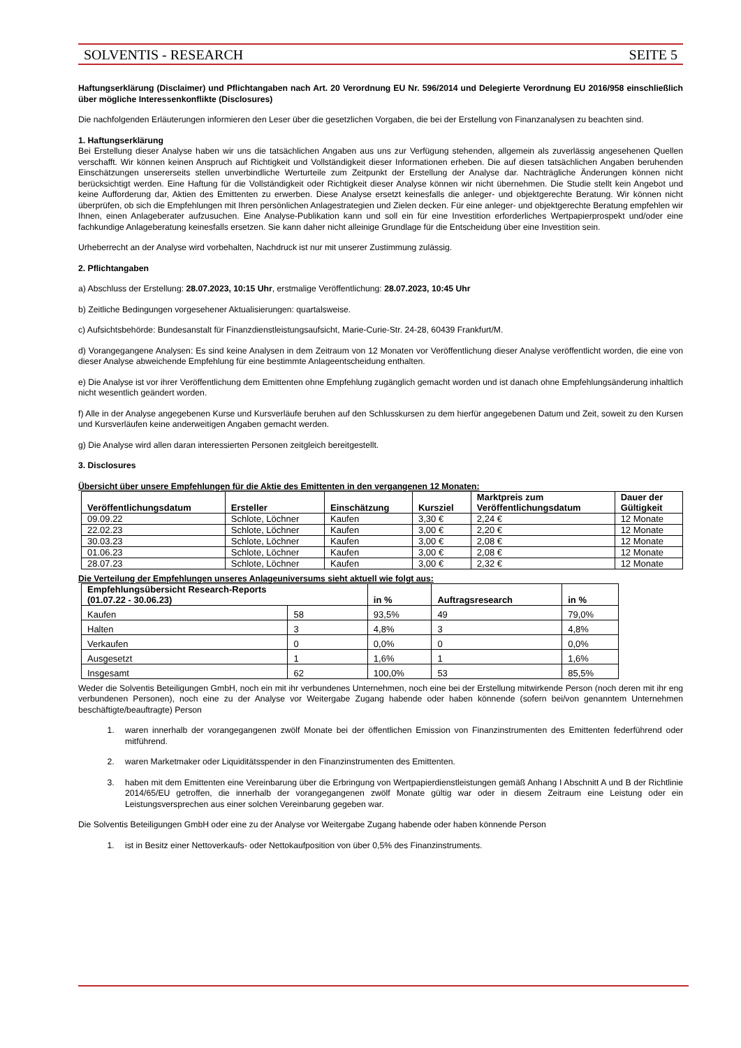SOLVENTIS - RESEARCH SEITE 5
Haftungserklärung (Disclaimer) und Pflichtangaben nach Art. 20 Verordnung EU Nr. 596/2014 und Delegierte Verordnung EU 2016/958 einschließlich über mögliche Interessenkonflikte (Disclosures)
Die nachfolgenden Erläuterungen informieren den Leser über die gesetzlichen Vorgaben, die bei der Erstellung von Finanzanalysen zu beachten sind.
1. Haftungserklärung
Bei Erstellung dieser Analyse haben wir uns die tatsächlichen Angaben aus uns zur Verfügung stehenden, allgemein als zuverlässig angesehenen Quellen verschafft. Wir können keinen Anspruch auf Richtigkeit und Vollständigkeit dieser Informationen erheben. Die auf diesen tatsächlichen Angaben beruhenden Einschätzungen unsererseits stellen unverbindliche Werturteile zum Zeitpunkt der Erstellung der Analyse dar. Nachträgliche Änderungen können nicht berücksichtigt werden. Eine Haftung für die Vollständigkeit oder Richtigkeit dieser Analyse können wir nicht übernehmen. Die Studie stellt kein Angebot und keine Aufforderung dar, Aktien des Emittenten zu erwerben. Diese Analyse ersetzt keinesfalls die anleger- und objektgerechte Beratung. Wir können nicht überprüfen, ob sich die Empfehlungen mit Ihren persönlichen Anlagestrategien und Zielen decken. Für eine anleger- und objektgerechte Beratung empfehlen wir Ihnen, einen Anlageberater aufzusuchen. Eine Analyse-Publikation kann und soll ein für eine Investition erforderliches Wertpapierprospekt und/oder eine fachkundige Anlageberatung keinesfalls ersetzen. Sie kann daher nicht alleinige Grundlage für die Entscheidung über eine Investition sein.
Urheberrecht an der Analyse wird vorbehalten, Nachdruck ist nur mit unserer Zustimmung zulässig.
2. Pflichtangaben
a) Abschluss der Erstellung: 28.07.2023, 10:15 Uhr, erstmalige Veröffentlichung: 28.07.2023, 10:45 Uhr
b) Zeitliche Bedingungen vorgesehener Aktualisierungen: quartalsweise.
c) Aufsichtsbehörde: Bundesanstalt für Finanzdienstleistungsaufsicht, Marie-Curie-Str. 24-28, 60439 Frankfurt/M.
d) Vorangegangene Analysen: Es sind keine Analysen in dem Zeitraum von 12 Monaten vor Veröffentlichung dieser Analyse veröffentlicht worden, die eine von dieser Analyse abweichende Empfehlung für eine bestimmte Anlageentscheidung enthalten.
e) Die Analyse ist vor ihrer Veröffentlichung dem Emittenten ohne Empfehlung zugänglich gemacht worden und ist danach ohne Empfehlungsänderung inhaltlich nicht wesentlich geändert worden.
f) Alle in der Analyse angegebenen Kurse und Kursverläufe beruhen auf den Schlusskursen zu dem hierfür angegebenen Datum und Zeit, soweit zu den Kursen und Kursverläufen keine anderweitigen Angaben gemacht werden.
g) Die Analyse wird allen daran interessierten Personen zeitgleich bereitgestellt.
3. Disclosures
Übersicht über unsere Empfehlungen für die Aktie des Emittenten in den vergangenen 12 Monaten:
| Veröffentlichungsdatum | Ersteller | Einschätzung | Kursziel | Marktpreis zum Veröffentlichungsdatum | Dauer der Gültigkeit |
| --- | --- | --- | --- | --- | --- |
| 09.09.22 | Schlote, Löchner | Kaufen | 3,30 € | 2,24 € | 12 Monate |
| 22.02.23 | Schlote, Löchner | Kaufen | 3,00 € | 2,20 € | 12 Monate |
| 30.03.23 | Schlote, Löchner | Kaufen | 3,00 € | 2,08 € | 12 Monate |
| 01.06.23 | Schlote, Löchner | Kaufen | 3,00 € | 2,08 € | 12 Monate |
| 28.07.23 | Schlote, Löchner | Kaufen | 3,00 € | 2,32 € | 12 Monate |
Die Verteilung der Empfehlungen unseres Anlageuniversums sieht aktuell wie folgt aus:
| Empfehlungsübersicht Research-Reports (01.07.22 - 30.06.23) | | in % | Auftragsresearch | in % |
| --- | --- | --- | --- | --- |
| Kaufen | 58 | 93,5% | 49 | 79,0% |
| Halten | 3 | 4,8% | 3 | 4,8% |
| Verkaufen | 0 | 0,0% | 0 | 0,0% |
| Ausgesetzt | 1 | 1,6% | 1 | 1,6% |
| Insgesamt | 62 | 100,0% | 53 | 85,5% |
Weder die Solventis Beteiligungen GmbH, noch ein mit ihr verbundenes Unternehmen, noch eine bei der Erstellung mitwirkende Person (noch deren mit ihr eng verbundenen Personen), noch eine zu der Analyse vor Weitergabe Zugang habende oder haben könnende (sofern bei/von genanntem Unternehmen beschäftigte/beauftragte) Person
1. waren innerhalb der vorangegangenen zwölf Monate bei der öffentlichen Emission von Finanzinstrumenten des Emittenten federführend oder mitführend.
2. waren Marketmaker oder Liquiditätsspender in den Finanzinstrumenten des Emittenten.
3. haben mit dem Emittenten eine Vereinbarung über die Erbringung von Wertpapierdienstleistungen gemäß Anhang I Abschnitt A und B der Richtlinie 2014/65/EU getroffen, die innerhalb der vorangegangenen zwölf Monate gültig war oder in diesem Zeitraum eine Leistung oder ein Leistungsversprechen aus einer solchen Vereinbarung gegeben war.
Die Solventis Beteiligungen GmbH oder eine zu der Analyse vor Weitergabe Zugang habende oder haben könnende Person
1. ist in Besitz einer Nettoverkaufs- oder Nettokaufposition von über 0,5% des Finanzinstruments.